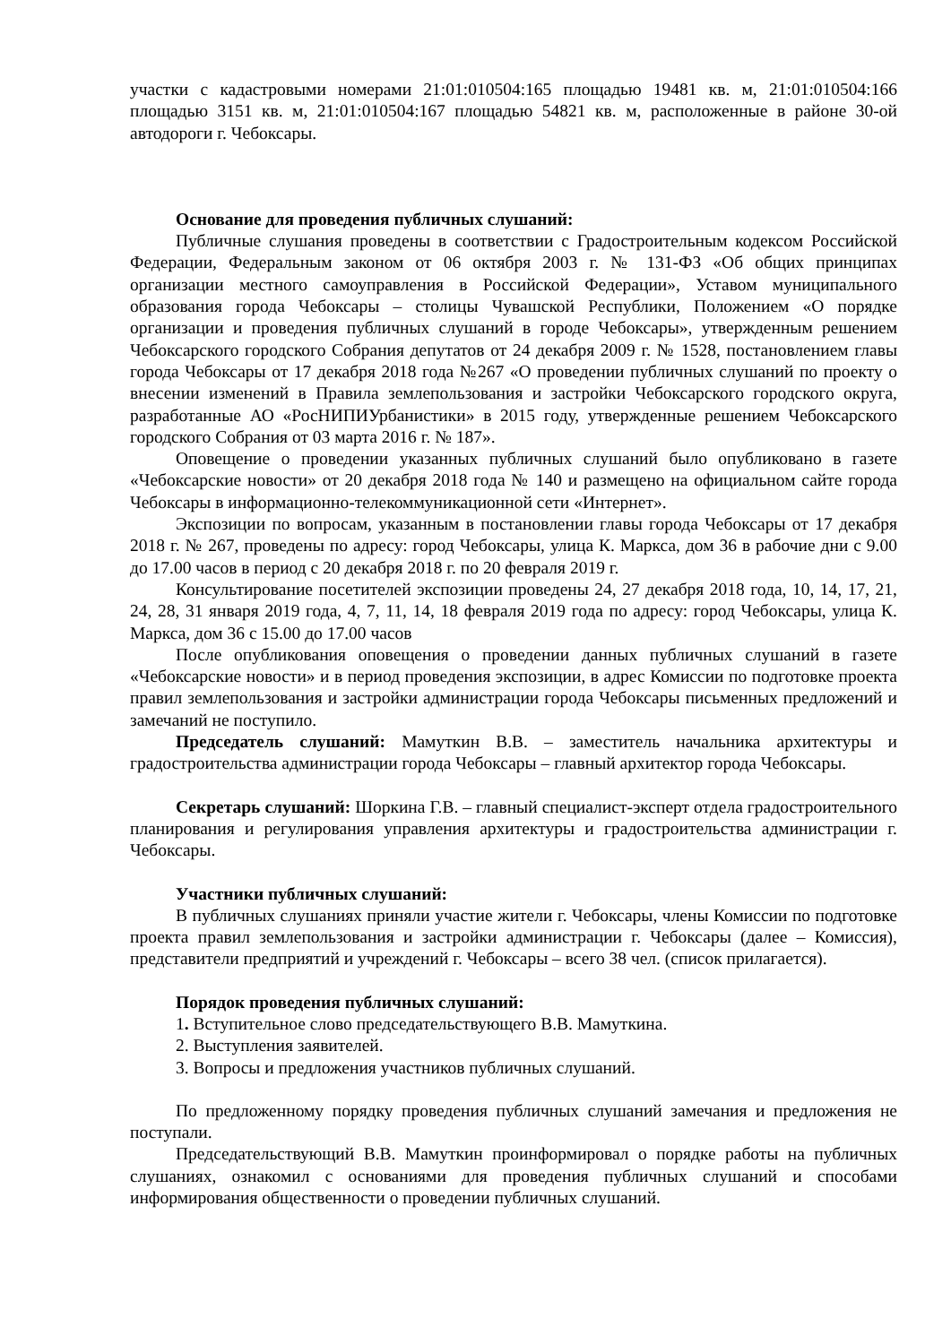участки с кадастровыми номерами 21:01:010504:165 площадью 19481 кв. м, 21:01:010504:166 площадью 3151 кв. м, 21:01:010504:167 площадью 54821 кв. м, расположенные в районе 30-ой автодороги г. Чебоксары.
Основание для проведения публичных слушаний:
Публичные слушания проведены в соответствии с Градостроительным кодексом Российской Федерации, Федеральным законом от 06 октября 2003 г. № 131-ФЗ «Об общих принципах организации местного самоуправления в Российской Федерации», Уставом муниципального образования города Чебоксары – столицы Чувашской Республики, Положением «О порядке организации и проведения публичных слушаний в городе Чебоксары», утвержденным решением Чебоксарского городского Собрания депутатов от 24 декабря 2009 г. № 1528, постановлением главы города Чебоксары от 17 декабря 2018 года №267 «О проведении публичных слушаний по проекту о внесении изменений в Правила землепользования и застройки Чебоксарского городского округа, разработанные АО «РосНИПИУрбанистики» в 2015 году, утвержденные решением Чебоксарского городского Собрания от 03 марта 2016 г. № 187».
Оповещение о проведении указанных публичных слушаний было опубликовано в газете «Чебоксарские новости» от 20 декабря 2018 года № 140 и размещено на официальном сайте города Чебоксары в информационно-телекоммуникационной сети «Интернет».
Экспозиции по вопросам, указанным в постановлении главы города Чебоксары от 17 декабря 2018 г. № 267, проведены по адресу: город Чебоксары, улица К. Маркса, дом 36 в рабочие дни с 9.00 до 17.00 часов в период с 20 декабря 2018 г. по 20 февраля 2019 г.
Консультирование посетителей экспозиции проведены 24, 27 декабря 2018 года, 10, 14, 17, 21, 24, 28, 31 января 2019 года, 4, 7, 11, 14, 18 февраля 2019 года по адресу: город Чебоксары, улица К. Маркса, дом 36 с 15.00 до 17.00 часов
После опубликования оповещения о проведении данных публичных слушаний в газете «Чебоксарские новости» и в период проведения экспозиции, в адрес Комиссии по подготовке проекта правил землепользования и застройки администрации города Чебоксары письменных предложений и замечаний не поступило.
Председатель слушаний: Мамуткин В.В. – заместитель начальника архитектуры и градостроительства администрации города Чебоксары – главный архитектор города Чебоксары.
Секретарь слушаний: Шоркина Г.В. – главный специалист-эксперт отдела градостроительного планирования и регулирования управления архитектуры и градостроительства администрации г. Чебоксары.
Участники публичных слушаний:
В публичных слушаниях приняли участие жители г. Чебоксары, члены Комиссии по подготовке проекта правил землепользования и застройки администрации г. Чебоксары (далее – Комиссия), представители предприятий и учреждений г. Чебоксары – всего 38 чел. (список прилагается).
Порядок проведения публичных слушаний:
1. Вступительное слово председательствующего В.В. Мамуткина.
2. Выступления заявителей.
3. Вопросы и предложения участников публичных слушаний.
По предложенному порядку проведения публичных слушаний замечания и предложения не поступали.
Председательствующий В.В. Мамуткин проинформировал о порядке работы на публичных слушаниях, ознакомил с основаниями для проведения публичных слушаний и способами информирования общественности о проведении публичных слушаний.